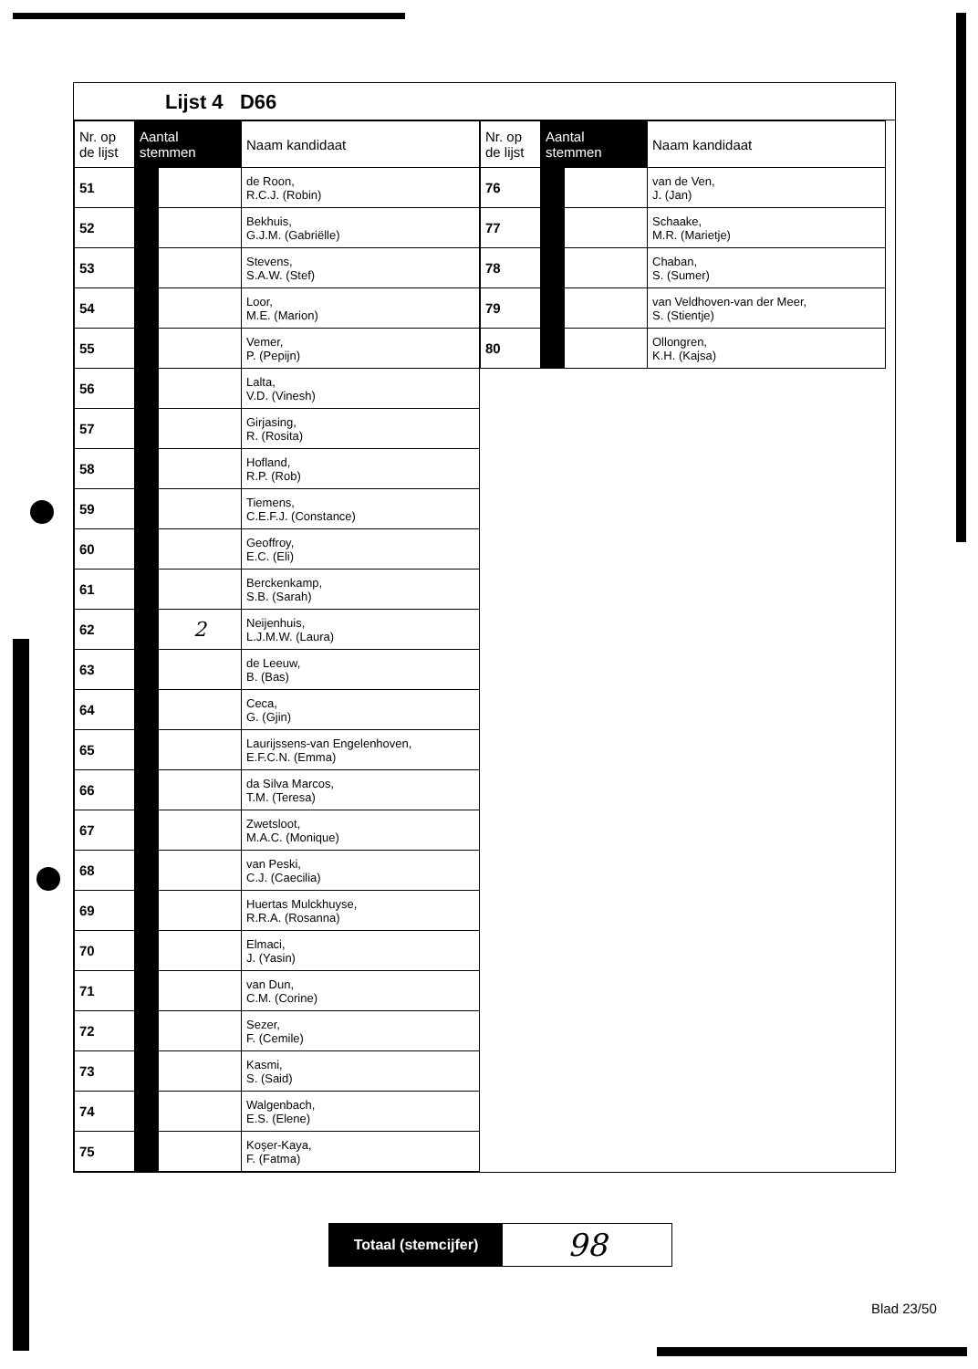Lijst 4 D66
| Nr. op de lijst | Aantal stemmen | | Naam kandidaat |
| --- | --- | --- | --- |
| 51 | | | de Roon, R.C.J. (Robin) |
| 52 | | | Bekhuis, G.J.M. (Gabriëlle) |
| 53 | | | Stevens, S.A.W. (Stef) |
| 54 | | | Loor, M.E. (Marion) |
| 55 | | | Vemer, P. (Pepijn) |
| 56 | | | Lalta, V.D. (Vinesh) |
| 57 | | | Girjasing, R. (Rosita) |
| 58 | | | Hofland, R.P. (Rob) |
| 59 | | | Tiemens, C.E.F.J. (Constance) |
| 60 | | | Geoffroy, E.C. (Eli) |
| 61 | | | Berckenkamp, S.B. (Sarah) |
| 62 | | 2 | Neijenhuis, L.J.M.W. (Laura) |
| 63 | | | de Leeuw, B. (Bas) |
| 64 | | | Ceca, G. (Gjin) |
| 65 | | | Laurijssens-van Engelenhoven, E.F.C.N. (Emma) |
| 66 | | | da Silva Marcos, T.M. (Teresa) |
| 67 | | | Zwetsloot, M.A.C. (Monique) |
| 68 | | | van Peski, C.J. (Caecilia) |
| 69 | | | Huertas Mulckhuyse, R.R.A. (Rosanna) |
| 70 | | | Elmaci, J. (Yasin) |
| 71 | | | van Dun, C.M. (Corine) |
| 72 | | | Sezer, F. (Cemile) |
| 73 | | | Kasmi, S. (Said) |
| 74 | | | Walgenbach, E.S. (Elene) |
| 75 | | | Koşer-Kaya, F. (Fatma) |
| Nr. op de lijst | Aantal stemmen | | Naam kandidaat |
| --- | --- | --- | --- |
| 76 | | | van de Ven, J. (Jan) |
| 77 | | | Schaake, M.R. (Marietje) |
| 78 | | | Chaban, S. (Sumer) |
| 79 | | | van Veldhoven-van der Meer, S. (Stientje) |
| 80 | | | Ollongren, K.H. (Kajsa) |
Totaal (stemcijfer)
98
Blad 23/50